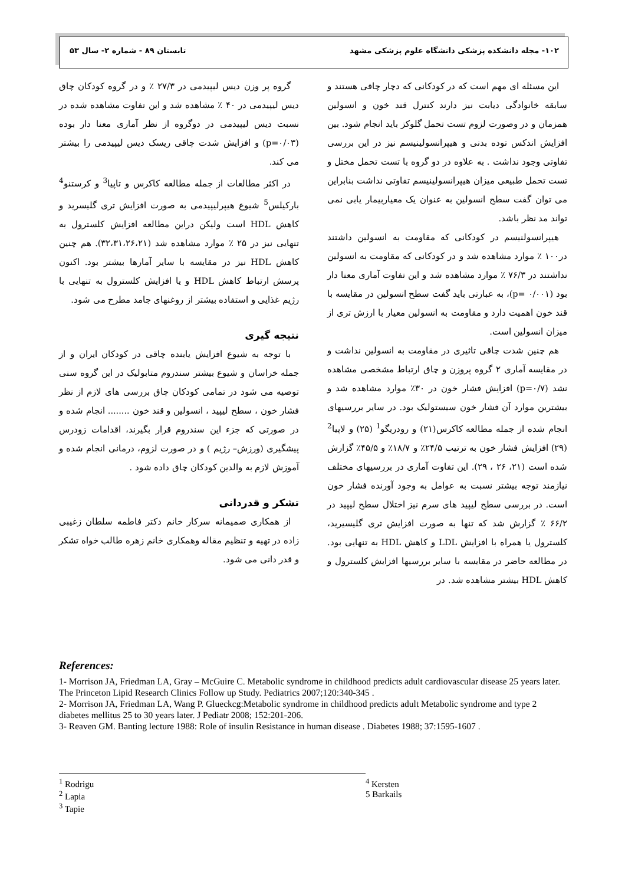۱۰۲- مجله دانشکده پزشکی دانشگاه علوم پزشکی مشهد تابستان ۸۹ - شماره ۲- سال ۵۳
این مسئله ای مهم است که در کودکانی که دچار چاقی هستند و سابقه خانوادگی دیابت نیز دارند کنترل قند خون و انسولین همزمان و در وصورت لزوم تست تحمل گلوکز باید انجام شود. بین افزایش اندکس توده بدنی و هیپرانسولینیسم نیز در این بررسی تفاوتی وجود نداشت . به علاوه در دو گروه با تست تحمل مختل و تست تحمل طبیعی میزان هیپرانسولینیسم تفاوتی نداشت بنابراین می توان گفت سطح انسولین به عنوان یک معیاربیمار یابی نمی تواند مد نظر باشد.
هیپرانسولنیسم در کودکانی که مقاومت به انسولین داشتند در۱۰۰ ٪ موارد مشاهده شد و در کودکانی که مقاومت به انسولین نداشتند در ۷۶/۳ ٪ موارد مشاهده شد و این تفاوت آماری معنا دار بود (p= ۰/۰۰۱)، به عبارتی باید گفت سطح انسولین در مقایسه با قند خون اهمیت دارد و مقاومت به انسولین معیار با ارزش تری از میزان انسولین است.
هم چنین شدت چاقی تاثیری در مقاومت به انسولین نداشت و در مقایسه آماری ۲ گروه پروزن و چاق ارتباط مشخصی مشاهده نشد (p=۰/۷) افزایش فشار خون در ۳۰٪ موارد مشاهده شد و بیشترین موارد آن فشار خون سیستولیک بود. در سایر بررسیهای انجام شده از جمله مطالعه کاکرس(۲۱) و رودریگو<sup>1</sup> (۲۵) و لاپیا<sup>2</sup> (۲۹) افزایش فشار خون به ترتیب ۲۴/۵٪ و ۱۸/۷٪ و ۴۵/۵٪ گزارش شده است (۲۱، ۲۶ ، ۲۹). این تفاوت آماری در بررسیهای مختلف نیازمند توجه بیشتر نسبت به عوامل به وجود آورنده فشار خون است. در بررسی سطح لیپید های سرم نیز اختلال سطح لیپید در ۶۶/۲ ٪ گزارش شد که تنها به صورت افزایش تری گلیسیرید، کلسترول یا همراه با افزایش LDL و کاهش HDL به تنهایی بود. در مطالعه حاضر در مقایسه با سایر بررسیها افزایش کلسترول و کاهش HDL بیشتر مشاهده شد. در
گروه پر وزن دیس لیپیدمی در ۲۷/۳ ٪ و در گروه کودکان چاق دیس لیپیدمی در ۴۰ ٪ مشاهده شد و این تفاوت مشاهده شده در نسبت دیس لیپیدمی در دوگروه از نظر آماری معنا دار بوده (p=۰/۰۳) و افزایش شدت چاقی ریسک دیس لیپیدمی را بیشتر می کند.
در اکثر مطالعات از جمله مطالعه کاکرس و تاپیا<sup>3</sup> و کرستنو<sup>4</sup> بارکیلس<sup>5</sup> شیوع هیپرلیپیدمی به صورت افزایش تری گلیسرید و کاهش HDL است ولیکن دراین مطالعه افزایش کلسترول به تنهایی نیز در ۲۵ ٪ موارد مشاهده شد (۳۲،۳۱،۲۶،۲۱). هم چنین کاهش HDL نیز در مقایسه با سایر آمارها بیشتر بود. اکنون پرسش ارتباط کاهش HDL و یا افزایش کلسترول به تنهایی با رژیم غذایی و استفاده بیشتر از روغنهای جامد مطرح می شود.
نتیجه گیری
با توجه به شیوع افزایش یابنده چاقی در کودکان ایران و از جمله خراسان و شیوع بیشتر سندروم متابولیک در این گروه سنی توصیه می شود در تمامی کودکان چاق بررسی های لازم از نظر فشار خون ، سطح لیپید ، انسولین و قند خون ........ انجام شده و در صورتی که جزء این سندروم قرار بگیرند، اقدامات زودرس پیشگیری (ورزش– رژیم ) و در صورت لزوم، درمانی انجام شده و آموزش لازم به والدین کودکان چاق داده شود .
تشکر و قدردانی
از همکاری صمیمانه سرکار خانم دکتر فاطمه سلطان زغیبی زاده در تهیه و تنظیم مقاله وهمکاری خانم زهره طالب خواه تشکر و قدر دانی می شود.
References:
1- Morrison JA, Friedman LA, Gray – McGuire C. Metabolic syndrome in childhood predicts adult cardiovascular disease 25 years later. The Princeton Lipid Research Clinics Follow up Study. Pediatrics 2007;120:340-345 .
2- Morrison JA, Friedman LA, Wang P. Glueckcg:Metabolic syndrome in childhood predicts adult Metabolic syndrome and type 2 diabetes mellitus 25 to 30 years later. J Pediatr 2008; 152:201-206.
3- Reaven GM. Banting lecture 1988: Role of insulin Resistance in human disease . Diabetes 1988; 37:1595-1607 .
<sup>1</sup> Rodrigu
<sup>2</sup> Lapia
<sup>3</sup> Tapie
<sup>4</sup> Kersten
5 Barkails